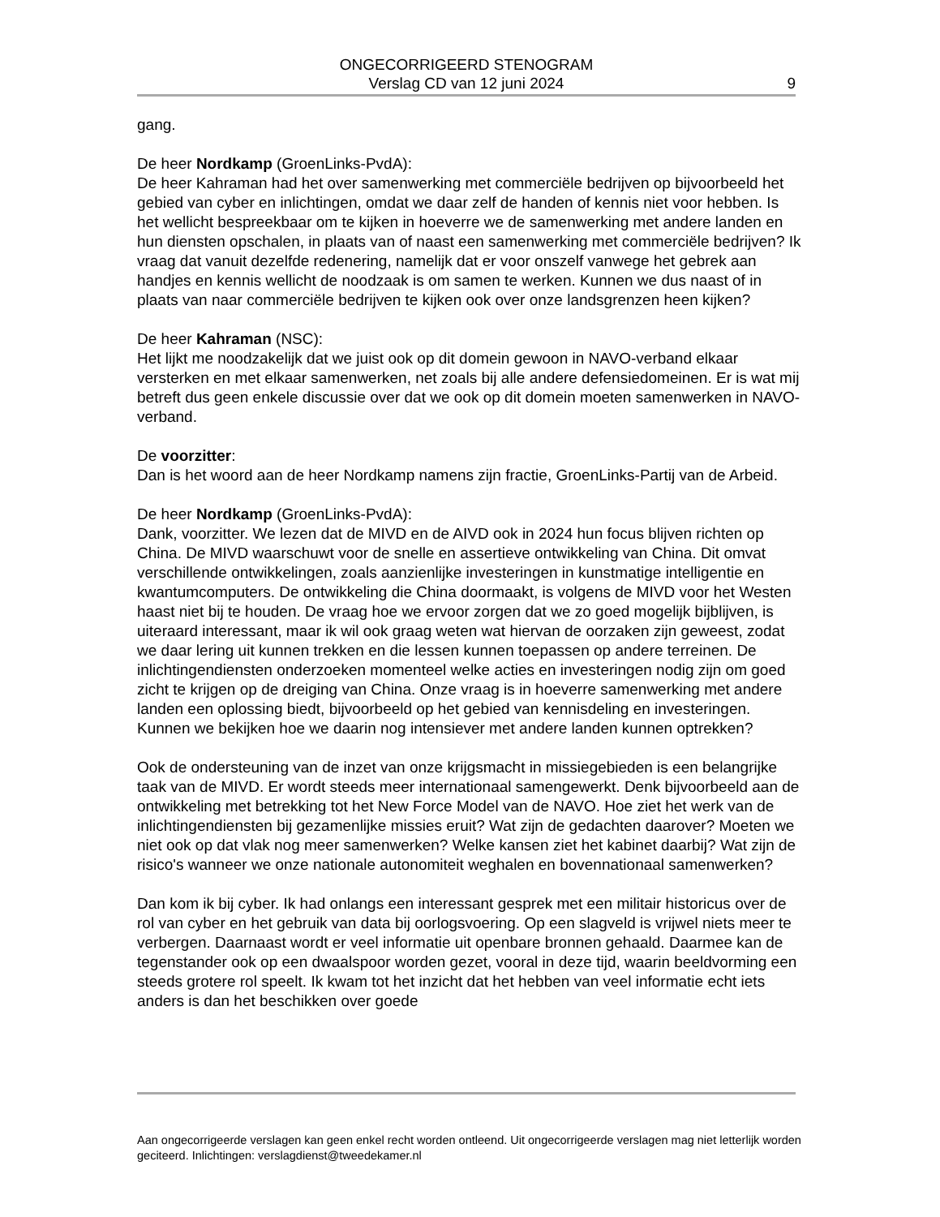ONGECORRIGEERD STENOGRAM
Verslag CD van 12 juni 2024
9
gang.
De heer Nordkamp (GroenLinks-PvdA):
De heer Kahraman had het over samenwerking met commerciële bedrijven op bijvoorbeeld het gebied van cyber en inlichtingen, omdat we daar zelf de handen of kennis niet voor hebben. Is het wellicht bespreekbaar om te kijken in hoeverre we de samenwerking met andere landen en hun diensten opschalen, in plaats van of naast een samenwerking met commerciële bedrijven? Ik vraag dat vanuit dezelfde redenering, namelijk dat er voor onszelf vanwege het gebrek aan handjes en kennis wellicht de noodzaak is om samen te werken. Kunnen we dus naast of in plaats van naar commerciële bedrijven te kijken ook over onze landsgrenzen heen kijken?
De heer Kahraman (NSC):
Het lijkt me noodzakelijk dat we juist ook op dit domein gewoon in NAVO-verband elkaar versterken en met elkaar samenwerken, net zoals bij alle andere defensiedomeinen. Er is wat mij betreft dus geen enkele discussie over dat we ook op dit domein moeten samenwerken in NAVO-verband.
De voorzitter:
Dan is het woord aan de heer Nordkamp namens zijn fractie, GroenLinks-Partij van de Arbeid.
De heer Nordkamp (GroenLinks-PvdA):
Dank, voorzitter. We lezen dat de MIVD en de AIVD ook in 2024 hun focus blijven richten op China. De MIVD waarschuwt voor de snelle en assertieve ontwikkeling van China. Dit omvat verschillende ontwikkelingen, zoals aanzienlijke investeringen in kunstmatige intelligentie en kwantumcomputers. De ontwikkeling die China doormaakt, is volgens de MIVD voor het Westen haast niet bij te houden. De vraag hoe we ervoor zorgen dat we zo goed mogelijk bijblijven, is uiteraard interessant, maar ik wil ook graag weten wat hiervan de oorzaken zijn geweest, zodat we daar lering uit kunnen trekken en die lessen kunnen toepassen op andere terreinen. De inlichtingendiensten onderzoeken momenteel welke acties en investeringen nodig zijn om goed zicht te krijgen op de dreiging van China. Onze vraag is in hoeverre samenwerking met andere landen een oplossing biedt, bijvoorbeeld op het gebied van kennisdeling en investeringen. Kunnen we bekijken hoe we daarin nog intensiever met andere landen kunnen optrekken?
Ook de ondersteuning van de inzet van onze krijgsmacht in missiegebieden is een belangrijke taak van de MIVD. Er wordt steeds meer internationaal samengewerkt. Denk bijvoorbeeld aan de ontwikkeling met betrekking tot het New Force Model van de NAVO. Hoe ziet het werk van de inlichtingendiensten bij gezamenlijke missies eruit? Wat zijn de gedachten daarover? Moeten we niet ook op dat vlak nog meer samenwerken? Welke kansen ziet het kabinet daarbij? Wat zijn de risico's wanneer we onze nationale autonomiteit weghalen en bovennationaal samenwerken?
Dan kom ik bij cyber. Ik had onlangs een interessant gesprek met een militair historicus over de rol van cyber en het gebruik van data bij oorlogsvoering. Op een slagveld is vrijwel niets meer te verbergen. Daarnaast wordt er veel informatie uit openbare bronnen gehaald. Daarmee kan de tegenstander ook op een dwaalspoor worden gezet, vooral in deze tijd, waarin beeldvorming een steeds grotere rol speelt. Ik kwam tot het inzicht dat het hebben van veel informatie echt iets anders is dan het beschikken over goede
Aan ongecorrigeerde verslagen kan geen enkel recht worden ontleend. Uit ongecorrigeerde verslagen mag niet letterlijk worden geciteerd. Inlichtingen: verslagdienst@tweedekamer.nl